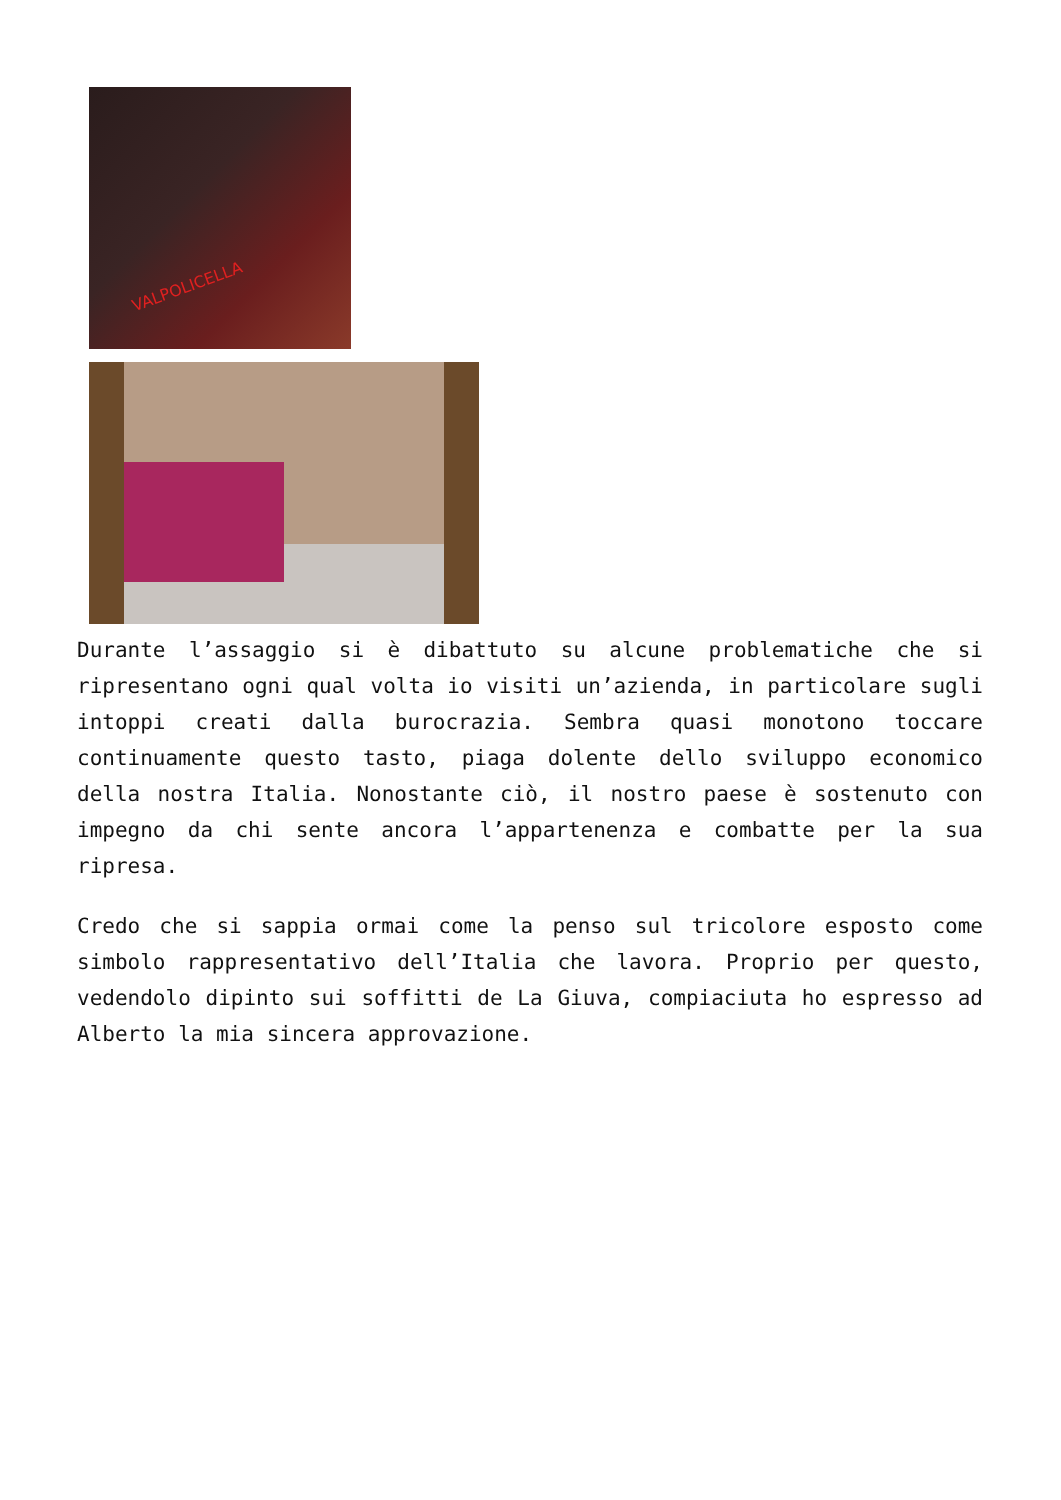VALPOLICELLA
Durante l’assaggio si è dibattuto su alcune problematiche che si ripresentano ogni qual volta io visiti un’azienda, in particolare sugli intoppi creati dalla burocrazia. Sembra quasi monotono toccare continuamente questo tasto, piaga dolente dello sviluppo economico della nostra Italia. Nonostante ciò, il nostro paese è sostenuto con impegno da chi sente ancora l’appartenenza e combatte per la sua ripresa.
Credo che si sappia ormai come la penso sul tricolore esposto come simbolo rappresentativo dell’Italia che lavora. Proprio per questo, vedendolo dipinto sui soffitti de La Giuva, compiaciuta ho espresso ad Alberto la mia sincera approvazione.